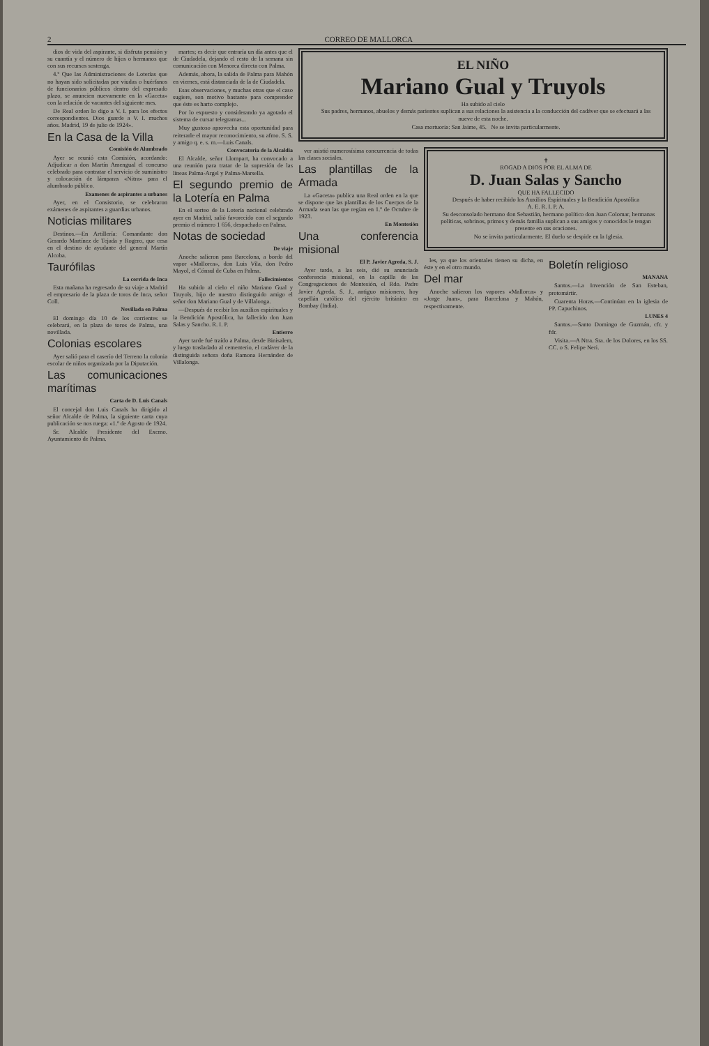2 CORREO DE MALLORCA
dios de vida del aspirante, si disfruta pensión y su cuantía y el número de hijos o hermanos que con sus recursos sostenga.
4.º Que las Administraciones de Loterías que no hayan sido solicitadas por viudas o huérfanos de funcionarios públicos dentro del expresado plazo, se anuncien nuevamente en la «Gaceta» con la relación de vacantes del siguiente mes.
De Real orden lo digo a V. I. para los efectos correspondientes. Dios guarde a V. I. muchos años. Madrid, 19 de julio de 1924».
En la Casa de la Villa
Comisión de Alumbrado
Ayer se reunió esta Comisión, acordando: Adjudicar a don Martín Amengual el concurso celebrado para contratar el servicio de suministro y colocación de lámparas «Nitra» para el alumbrado público.
Examenes de aspirantes a urbanos
Ayer, en el Consistorio, se celebraron exámenes de aspirantes a guardias urbanos.
Noticias militares
Destinos.—En Artillería: Comandante don Gerardo Martínez de Tejada y Rogero, que cesa en el destino de ayudante del general Martín Alcoba.
Taurófilas
La corrida de Inca
Esta mañana ha regresado de su viaje a Madrid el empresario de la plaza de toros de Inca, señor Coll.
Novillada en Palma
El domingo día 10 de los corrientes se celebrará, en la plaza de toros de Palma, una novillada.
Colonias escolares
Ayer salió para el caserío del Terreno la colonia escolar de niños organizada por la Diputación.
Las comunicaciones marítimas
Carta de D. Luis Canals
El concejal don Luis Canals ha dirigido al señor Alcalde de Palma, la siguiente carta cuya publicación se nos ruega: «1.º de Agosto de 1924.
Sr. Alcalde Presidente del Excmo. Ayuntamiento de Palma.
martes; es decir que entraría un día antes que el de Ciudadela, dejando el resto de la semana sin comunicación con Menorca directa con Palma.
Además, ahora, la salida de Palma para Mahón en viernes, está distanciada de la de Ciudadela.
Esas observaciones, y muchas otras que el caso sugiere, son motivo bastante para comprender que éste es harto complejo.
Por lo expuesto y considerando ya agotado el sistema de cursar telegramas...
Muy gustoso aprovecha esta oportunidad para reiterarle el mayor reconocimiento, su afmo. S. S. y amigo q. e. s. m.—Luis Canals.
Convocatoria de la Alcaldía
El Alcalde, señor Llompart, ha convocado a una reunión para tratar de la supresión de las líneas Palma-Argel y Palma-Marsella.
El segundo premio de la Lotería en Palma
En el sorteo de la Lotería nacional celebrado ayer en Madrid, salió favorecido con el segundo premio el número 1 656, despachado en Palma.
Notas de sociedad
De viaje
Anoche salieron para Barcelona, a bordo del vapor «Mallorca», don Luis Vila, don Pedro Mayol, el Cónsul de Cuba en Palma.
Fallecimientos
Ha subido al cielo el niño Mariano Gual y Truyols, hijo de nuestro distinguido amigo el señor don Mariano Gual y de Villalonga.
—Después de recibir los auxilios espirituales y la Bendición Apostólica, ha fallecido don Juan Salas y Sancho. R. I. P.
Entierro
Ayer tarde fué traído a Palma, desde Binisalem, y luego trasladado al cementerio, el cadáver de la distinguida señora doña Ramona Hernández de Villalonga.
EL NIÑO
Mariano Gual y Truyols
Ha subido al cielo
Sus padres, hermanos, abuelos y demás parientes suplican a sus relaciones la asistencia a la conducción del cadáver que se efectuará a las nueve de esta noche.
Casa mortuoria: San Jaime, 45. Ne se invita particularmente.
ver asistió numerosísima concurrencia de todas las clases sociales.
Las plantillas de la Armada
La «Gaceta» publica una Real orden en la que se dispone que las plantillas de los Cuerpos de la Armada sean las que regían en 1.º de Octubre de 1923.
En Montesión
Una conferencia misional
El P. Javier Agreda, S. J.
Ayer tarde, a las seis, dió su anunciada conferencia misional, en la capilla de las Congregaciones de Montesión, el Rdo. Padre Javier Agreda, S. J., antiguo misionero, hoy capellán católico del ejército británico en Bombay (India).
✝
ROGAD A DIOS POR EL ALMA DE
D. Juan Salas y Sancho
QUE HA FALLECIDO
Después de haber recibido los Auxilios Espirituales y la Bendición Apostólica
A. E. R. I. P. A.
Su desconsolado hermano don Sebastián, hermano político don Juan Colomar, hermanas políticas, sobrinos, primos y demás familia suplican a sus amigos y conocidos le tengan presente en sus oraciones.
No se invita particularmente. El duelo se despide en la Iglesia.
les, ya que los orientales tienen su dicha, en éste y en el otro mundo.
Del mar
Anoche salieron los vapores «Mallorca» y «Jorge Juan», para Barcelona y Mahón, respectivamente.
Boletín religioso
MANANA
Santos.—La Invención de San Esteban, protomártir.
Cuarenta Horas.—Continúan en la iglesia de PP. Capuchinos.
LUNES 4
Santos.—Santo Domingo de Guzmán, cfr. y fdr.
Visita.—A Ntra. Sra. de los Dolores, en los SS. CC. o S. Felipe Neri.